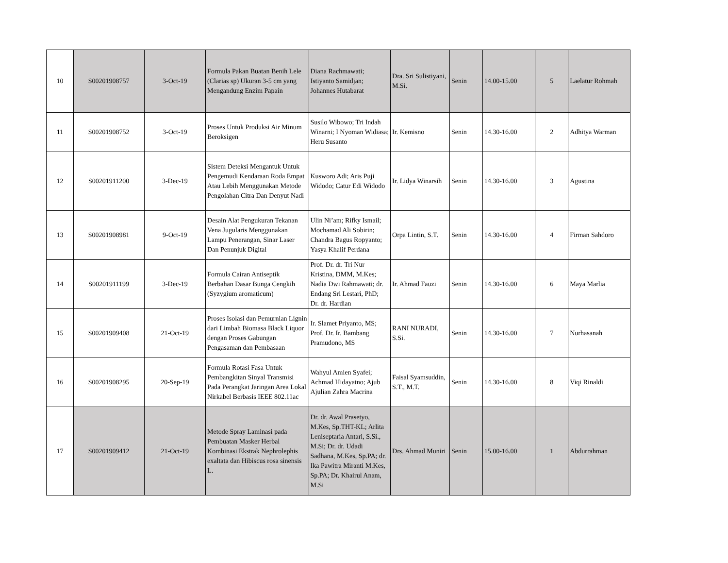| 10 | S00201908757 | 3-Oct-19 | Formula Pakan Buatan Benih Lele (Clarias sp) Ukuran 3-5 cm yang Mengandung Enzim Papain | Diana Rachmawati; Istiyanto Samidjan; Johannes Hutabarat | Dra. Sri Sulistiyani, M.Si. | Senin | 14.00-15.00 | 5 | Laelatur Rohmah |
| 11 | S00201908752 | 3-Oct-19 | Proses Untuk Produksi Air Minum Beroksigen | Susilo Wibowo; Tri Indah Winarni; I Nyoman Widiasa; Heru Susanto | Ir. Kemisno | Senin | 14.30-16.00 | 2 | Adhitya Warman |
| 12 | S00201911200 | 3-Dec-19 | Sistem Deteksi Mengantuk Untuk Pengemudi Kendaraan Roda Empat Atau Lebih Menggunakan Metode Pengolahan Citra Dan Denyut Nadi | Kusworo Adi; Aris Puji Widodo; Catur Edi Widodo | Ir. Lidya Winarsih | Senin | 14.30-16.00 | 3 | Agustina |
| 13 | S00201908981 | 9-Oct-19 | Desain Alat Pengukuran Tekanan Vena Jugularis Menggunakan Lampu Penerangan, Sinar Laser Dan Penunjuk Digital | Ulin Ni’am; Rifky Ismail; Mochamad Ali Sobirin; Chandra Bagus Ropyanto; Yasya Khalif Perdana | Orpa Lintin, S.T. | Senin | 14.30-16.00 | 4 | Firman Sahdoro |
| 14 | S00201911199 | 3-Dec-19 | Formula Cairan Antiseptik Berbahan Dasar Bunga Cengkih (Syzygium aromaticum) | Prof. Dr. dr. Tri Nur Kristina, DMM, M.Kes; Nadia Dwi Rahmawati; dr. Endang Sri Lestari, PhD; Dr. dr. Hardian | Ir. Ahmad Fauzi | Senin | 14.30-16.00 | 6 | Maya Marlia |
| 15 | S00201909408 | 21-Oct-19 | Proses Isolasi dan Pemurnian Lignin dari Limbah Biomasa Black Liquor dengan Proses Gabungan Pengasaman dan Pembasaan | Ir. Slamet Priyanto, MS; Prof. Dr. Ir. Bambang Pramudono, MS | RANI NURADI, S.Si. | Senin | 14.30-16.00 | 7 | Nurhasanah |
| 16 | S00201908295 | 20-Sep-19 | Formula Rotasi Fasa Untuk Pembangkitan Sinyal Transmisi Pada Perangkat Jaringan Area Lokal Nirkabel Berbasis IEEE 802.11ac | Wahyul Amien Syafei; Achmad Hidayatno; Ajub Ajulian Zahra Macrina | Faisal Syamsuddin, S.T., M.T. | Senin | 14.30-16.00 | 8 | Viqi Rinaldi |
| 17 | S00201909412 | 21-Oct-19 | Metode Spray Laminasi pada Pembuatan Masker Herbal Kombinasi Ekstrak Nephrolephis exaltata dan Hibiscus rosa sinensis L. | Dr. dr. Awal Prasetyo, M.Kes, Sp.THT-KL; Arlita Leniseptaria Antari, S.Si., M.Si; Dr. dr. Udadi Sadhana, M.Kes, Sp.PA; dr. Ika Pawitra Miranti M.Kes, Sp.PA; Dr. Khairul Anam, M.Si | Drs. Ahmad Muniri | Senin | 15.00-16.00 | 1 | Abdurrahman |